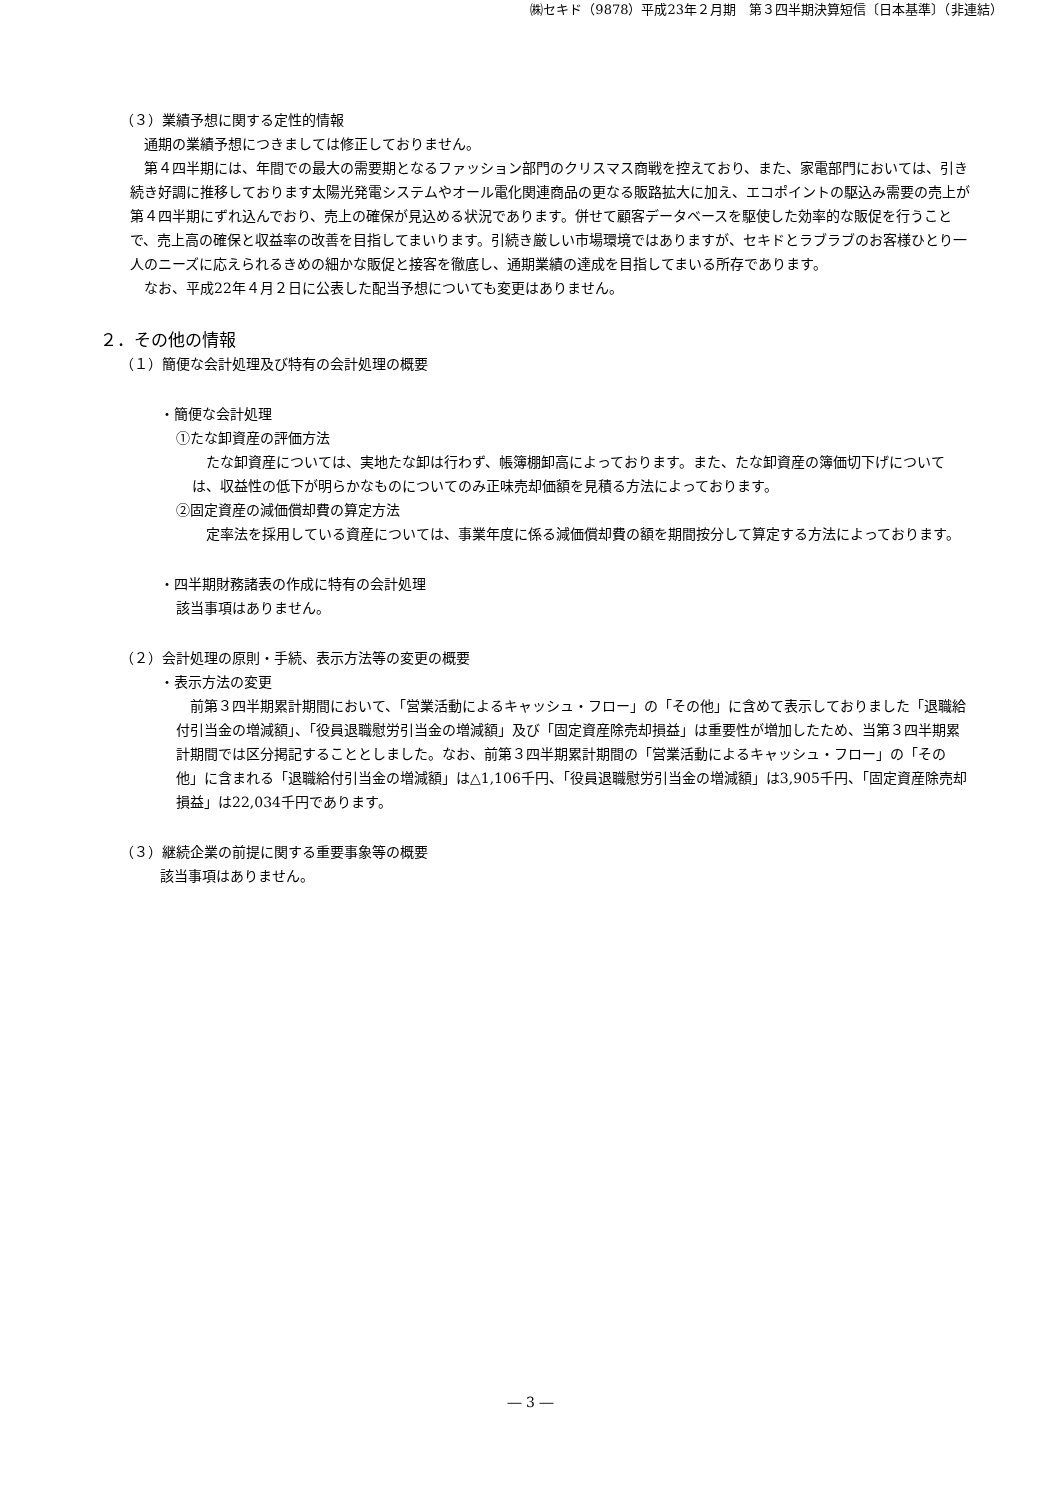㈱セキド（9878）平成23年２月期　第３四半期決算短信〔日本基準〕（非連結）
（３）業績予想に関する定性的情報
通期の業績予想につきましては修正しておりません。
第４四半期には、年間での最大の需要期となるファッション部門のクリスマス商戦を控えており、また、家電部門においては、引き続き好調に推移しております太陽光発電システムやオール電化関連商品の更なる販路拡大に加え、エコポイントの駆込み需要の売上が第４四半期にずれ込んでおり、売上の確保が見込める状況であります。併せて顧客データベースを駆使した効率的な販促を行うことで、売上高の確保と収益率の改善を目指してまいります。引続き厳しい市場環境ではありますが、セキドとラブラブのお客様ひとり一人のニーズに応えられるきめの細かな販促と接客を徹底し、通期業績の達成を目指してまいる所存であります。
なお、平成22年４月２日に公表した配当予想についても変更はありません。
２．その他の情報
（１）簡便な会計処理及び特有の会計処理の概要
・簡便な会計処理
①たな卸資産の評価方法
たな卸資産については、実地たな卸は行わず、帳簿棚卸高によっております。また、たな卸資産の簿価切下げについては、収益性の低下が明らかなものについてのみ正味売却価額を見積る方法によっております。
②固定資産の減価償却費の算定方法
定率法を採用している資産については、事業年度に係る減価償却費の額を期間按分して算定する方法によっております。
・四半期財務諸表の作成に特有の会計処理
該当事項はありません。
（２）会計処理の原則・手続、表示方法等の変更の概要
・表示方法の変更
前第３四半期累計期間において、「営業活動によるキャッシュ・フロー」の「その他」に含めて表示しておりました「退職給付引当金の増減額」、「役員退職慰労引当金の増減額」及び「固定資産除売却損益」は重要性が増加したため、当第３四半期累計期間では区分掲記することとしました。なお、前第３四半期累計期間の「営業活動によるキャッシュ・フロー」の「その他」に含まれる「退職給付引当金の増減額」は△1,106千円、「役員退職慰労引当金の増減額」は3,905千円、「固定資産除売却損益」は22,034千円であります。
（３）継続企業の前提に関する重要事象等の概要
該当事項はありません。
― 3 ―